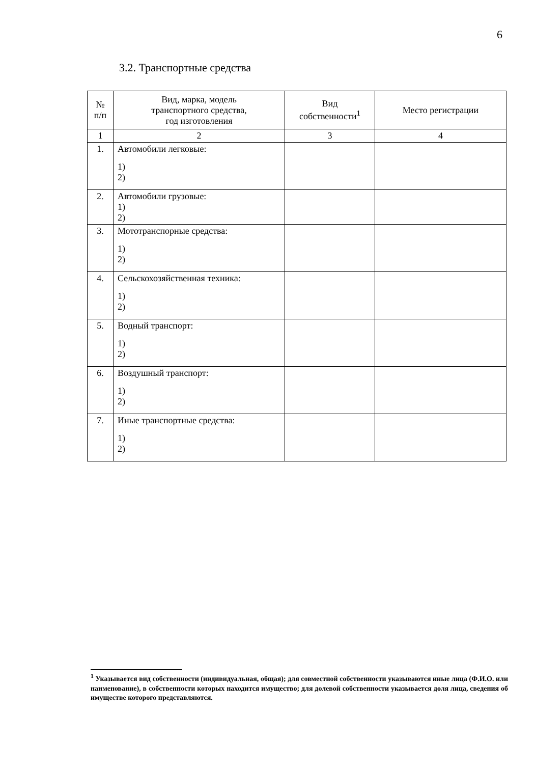6
3.2. Транспортные средства
| № п/п | Вид, марка, модель транспортного средства, год изготовления | Вид собственности<sup>1</sup> | Место регистрации |
| --- | --- | --- | --- |
| 1 | 2 | 3 | 4 |
| 1. | Автомобили легковые: 1) 2) | | |
| 2. | Автомобили грузовые: 1) 2) | | |
| 3. | Мототранспорные средства: 1) 2) | | |
| 4. | Сельскохозяйственная техника: 1) 2) | | |
| 5. | Водный транспорт: 1) 2) | | |
| 6. | Воздушный транспорт: 1) 2) | | |
| 7. | Иные транспортные средства: 1) 2) | | |
<sup>1</sup> Указывается вид собственности (индивидуальная, общая); для совместной собственности указываются иные лица (Ф.И.О. или наименование), в собственности которых находится имущество; для долевой собственности указывается доля лица, сведения об имуществе которого представляются.